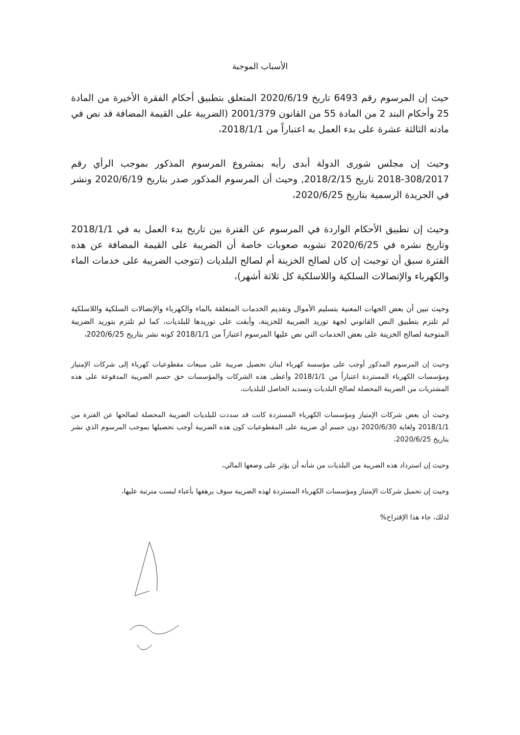الأسباب الموجبة
حيث إن المرسوم رقم 6493 تاريخ 2020/6/19 المتعلق بتطبيق أحكام الفقرة الأخيرة من المادة 25 وأحكام البند 2 من المادة 55 من القانون 2001/379 (الضريبة على القيمة المضافة قد نص في مادته الثالثة عشرة على بدء العمل به اعتباراً من 2018/1/1،
وحيث إن مجلس شورى الدولة أبدى رأيه بمشروع المرسوم المذكور بموجب الرأي رقم 308/2017-2018 تاريخ 2018/2/15, وحيث أن المرسوم المذكور صدر بتاريخ 2020/6/19 ونشر في الجريدة الرسمية بتاريخ 2020/6/25،
وحيث إن تطبيق الأحكام الواردة في المرسوم عن الفترة بين تاريخ بدء العمل به في 2018/1/1 وتاريخ نشره في 2020/6/25 تشوبه صعوبات خاصة أن الضريبة على القيمة المضافة عن هذه الفترة سبق أن توجبت إن كان لصالح الخزينة أم لصالح البلديات (تتوجب الضريبة على خدمات الماء والكهرباء والإتصالات السلكية واللاسلكية كل ثلاثة أشهر)،
وحيث تبين أن بعض الجهات المعنية بتسليم الأموال وتقديم الخدمات المتعلقة بالماء والكهرباء والإتصالات السلكية واللاسلكية لم تلتزم بتطبيق النص القانوني لجهة توريد الضريبة للخزينة، وأبقت على توريدها للبلديات، كما لم تلتزم بتوريد الضريبة المتوجبة لصالح الخزينة على بعض الخدمات التي نص عليها المرسوم اعتباراً من 2018/1/1 كونه نشر بتاريخ 2020/6/25،
وحيث إن المرسوم المذكور أوجب على مؤسسة كهرباء لبنان تحصيل ضريبة على مبيعات مقطوعيات كهرباء إلى شركات الإمتياز ومؤسسات الكهرباء المستردة اعتباراً من 2018/1/1 وأعطى هذه الشركات والمؤسسات حق حسم الضريبة المدفوعة على هذه المشتريات من الضريبة المحصلة لصالح البلديات وتسديد الحاصل للبلديات،
وحيث أن بعض شركات الإمتياز ومؤسسات الكهرباء المستردة كانت قد سددت للبلديات الضريبة المحصلة لصالحها عن الفترة من 2018/1/1 ولغاية 2020/6/30 دون حسم أي ضريبة على المقطوعيات كون هذه الضريبة أوجب تحصيلها بموجب المرسوم الذي نشر بتاريخ 2020/6/25،
وحيث إن استرداد هذه الضريبة من البلديات من شأنه أن يؤثر على وضعها المالي،
وحيث إن تحميل شركات الإمتياز ومؤسسات الكهرباء المستردة لهذه الضريبة سوف يرهقها بأعباء ليست مترتبة عليها،
لذلك، جاء هذا الإقتراح%